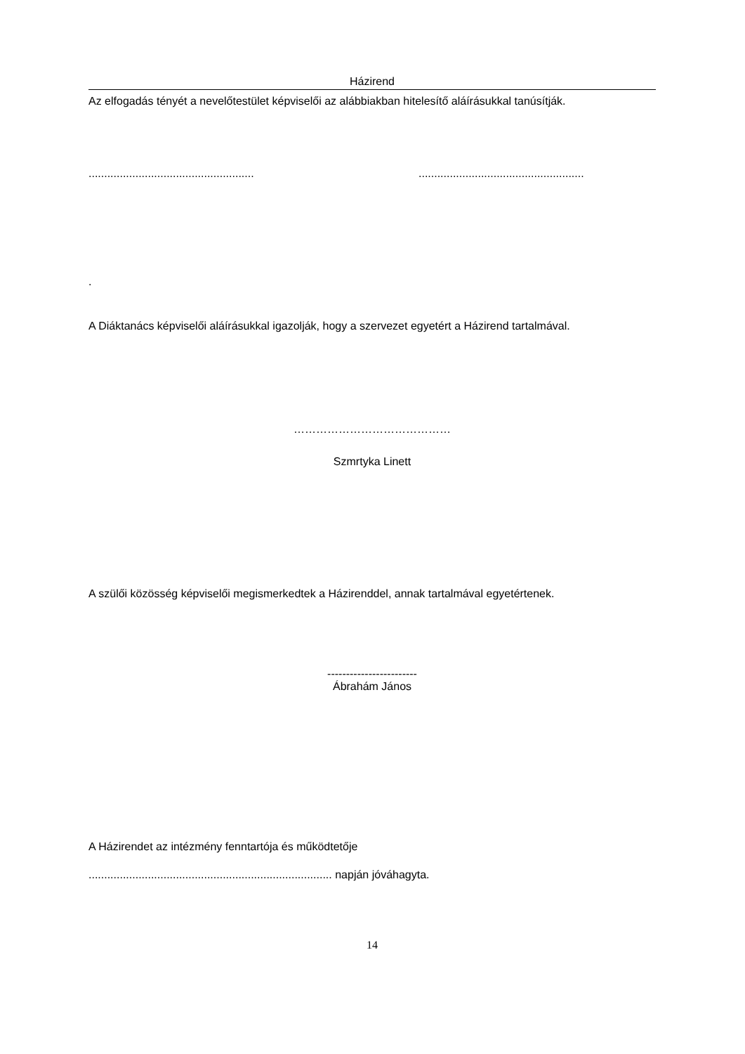Házirend
Az elfogadás tényét a nevelőtestület képviselői az alábbiakban hitelesítő aláírásukkal tanúsítják.
..........................................................................................................
.
A Diáktanács képviselői aláírásukkal igazolják, hogy a szervezet egyetért a Házirend tartalmával.
……………………………………
Szmrtyka Linett
A szülői közösség képviselői megismerkedtek a Házirenddel, annak tartalmával egyetértenek.
------------------------
Ábrahám János
A Házirendet az intézmény fenntartója és működtetője
.............................................................................. napján jóváhagyta.
14